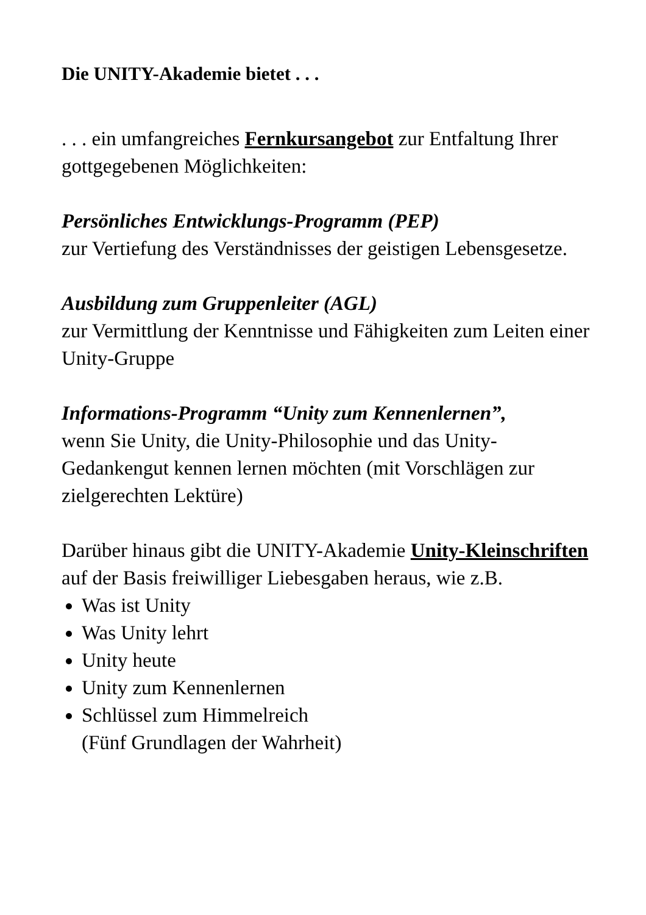Die UNITY-Akademie bietet . . .
. . . ein umfangreiches Fernkursangebot zur Entfaltung Ihrer gottgegebenen Möglichkeiten:
Persönliches Entwicklungs-Programm (PEP)
zur Vertiefung des Verständnisses der geistigen Lebensgesetze.
Ausbildung zum Gruppenleiter (AGL)
zur Vermittlung der Kenntnisse und Fähigkeiten zum Leiten einer Unity-Gruppe
Informations-Programm “Unity zum Kennenlernen”,
wenn Sie Unity, die Unity-Philosophie und das Unity-Gedankengut kennen lernen möchten (mit Vorschlägen zur zielgerechten Lektüre)
Darüber hinaus gibt die UNITY-Akademie Unity-Kleinschriften auf der Basis freiwilliger Liebesgaben heraus, wie z.B.
Was ist Unity
Was Unity lehrt
Unity heute
Unity zum Kennenlernen
Schlüssel zum Himmelreich
(Fünf Grundlagen der Wahrheit)